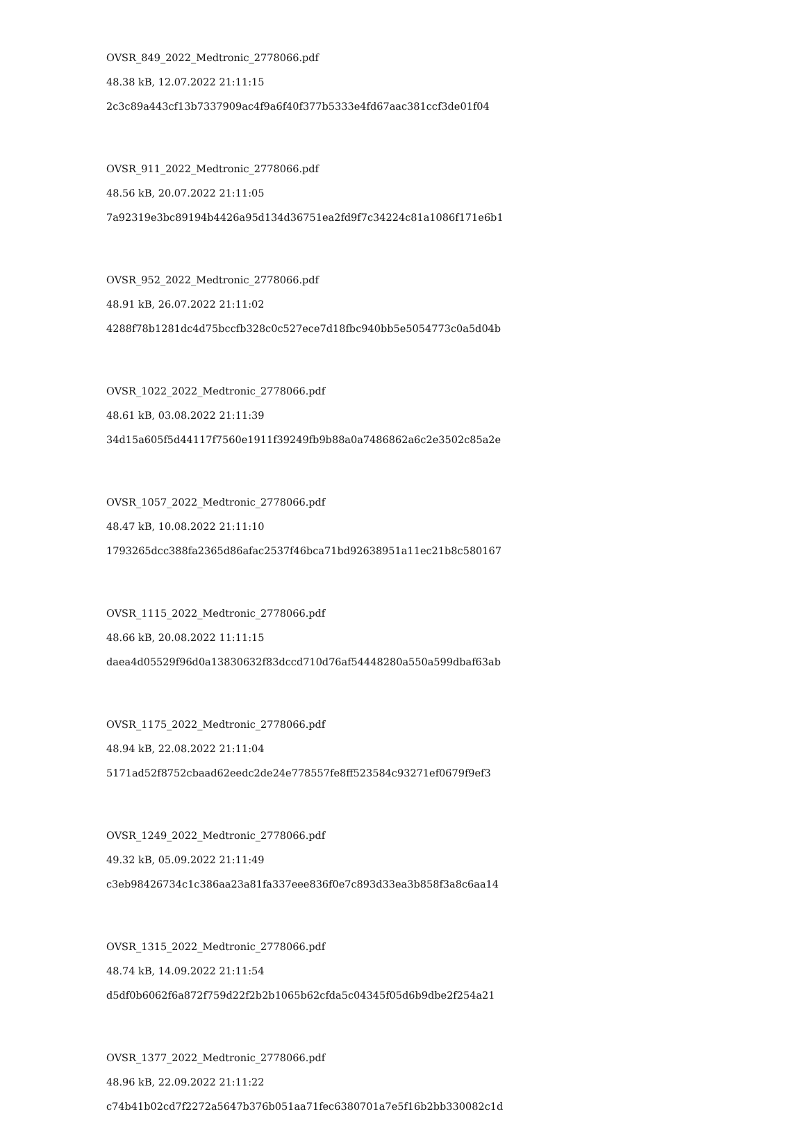OVSR_849_2022_Medtronic_2778066.pdf
48.38 kB, 12.07.2022 21:11:15
2c3c89a443cf13b7337909ac4f9a6f40f377b5333e4fd67aac381ccf3de01f04
OVSR_911_2022_Medtronic_2778066.pdf
48.56 kB, 20.07.2022 21:11:05
7a92319e3bc89194b4426a95d134d36751ea2fd9f7c34224c81a1086f171e6b1
OVSR_952_2022_Medtronic_2778066.pdf
48.91 kB, 26.07.2022 21:11:02
4288f78b1281dc4d75bccfb328c0c527ece7d18fbc940bb5e5054773c0a5d04b
OVSR_1022_2022_Medtronic_2778066.pdf
48.61 kB, 03.08.2022 21:11:39
34d15a605f5d44117f7560e1911f39249fb9b88a0a7486862a6c2e3502c85a2e
OVSR_1057_2022_Medtronic_2778066.pdf
48.47 kB, 10.08.2022 21:11:10
1793265dcc388fa2365d86afac2537f46bca71bd92638951a11ec21b8c580167
OVSR_1115_2022_Medtronic_2778066.pdf
48.66 kB, 20.08.2022 11:11:15
daea4d05529f96d0a13830632f83dccd710d76af54448280a550a599dbaf63ab
OVSR_1175_2022_Medtronic_2778066.pdf
48.94 kB, 22.08.2022 21:11:04
5171ad52f8752cbaad62eedc2de24e778557fe8ff523584c93271ef0679f9ef3
OVSR_1249_2022_Medtronic_2778066.pdf
49.32 kB, 05.09.2022 21:11:49
c3eb98426734c1c386aa23a81fa337eee836f0e7c893d33ea3b858f3a8c6aa14
OVSR_1315_2022_Medtronic_2778066.pdf
48.74 kB, 14.09.2022 21:11:54
d5df0b6062f6a872f759d22f2b2b1065b62cfda5c04345f05d6b9dbe2f254a21
OVSR_1377_2022_Medtronic_2778066.pdf
48.96 kB, 22.09.2022 21:11:22
c74b41b02cd7f2272a5647b376b051aa71fec6380701a7e5f16b2bb330082c1d